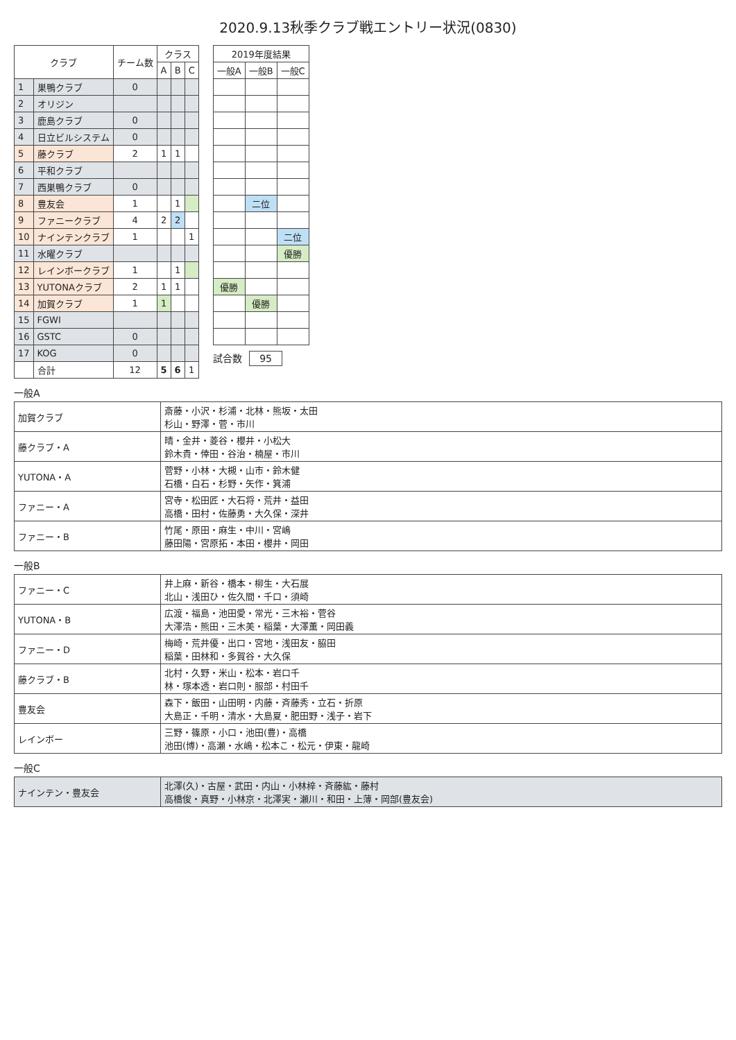2020.9.13秋季クラブ戦エントリー状況(0830)
| クラブ | | チーム数 | クラス | | |
| --- | --- | --- | --- | --- | --- |
| | | | A | B | C |
| 1 | 巣鴨クラブ | 0 | | | |
| 2 | オリジン | | | | |
| 3 | 鹿島クラブ | 0 | | | |
| 4 | 日立ビルシステム | 0 | | | |
| 5 | 藤クラブ | 2 | 1 | 1 | |
| 6 | 平和クラブ | | | | |
| 7 | 西巣鴨クラブ | 0 | | | |
| 8 | 豊友会 | 1 | | 1 | |
| 9 | ファニークラブ | 4 | 2 | 2 | |
| 10 | ナインテンクラブ | 1 | | | 1 |
| 11 | 水曜クラブ | | | | |
| 12 | レインボークラブ | 1 | | 1 | |
| 13 | YUTONAクラブ | 2 | 1 | 1 | |
| 14 | 加賀クラブ | 1 | 1 | | |
| 15 | FGWI | | | | |
| 16 | GSTC | 0 | | | |
| 17 | KOG | 0 | | | |
| | 合計 | 12 | 5 | 6 | 1 |
| 2019年度結果 | | |
| --- | --- | --- |
| 一般A | 一般B | 一般C |
| | 二位 | |
| | | 二位 |
| | | 優勝 |
| 優勝 | | |
| | 優勝 | |
試合数 95
一般A
| 加賀クラブ | 斎藤・小沢・杉浦・北林・熊坂・太田 杉山・野澤・菅・市川 |
| 藤クラブ・A | 晴・金井・菱谷・櫻井・小松大 鈴木貴・倖田・谷治・楠屋・市川 |
| YUTONA・A | 菅野・小林・大槻・山市・鈴木健 石橋・白石・杉野・矢作・箕浦 |
| ファニー・A | 宮寺・松田匠・大石将・荒井・益田 高橋・田村・佐藤勇・大久保・深井 |
| ファニー・B | 竹尾・原田・麻生・中川・宮嶋 藤田陽・宮原拓・本田・櫻井・岡田 |
一般B
| ファニー・C | 井上麻・新谷・橋本・柳生・大石展 北山・浅田ひ・佐久間・千口・須崎 |
| YUTONA・B | 広渡・福島・池田愛・常光・三木裕・菅谷 大澤浩・熊田・三木美・稲葉・大澤薫・岡田義 |
| ファニー・D | 梅崎・荒井優・出口・宮地・浅田友・脇田 稲葉・田林和・多賀谷・大久保 |
| 藤クラブ・B | 北村・久野・米山・松本・岩口千 林・塚本透・岩口則・服部・村田千 |
| 豊友会 | 森下・飯田・山田明・内藤・斉藤秀・立石・折原 大島正・千明・清水・大島夏・肥田野・浅子・岩下 |
| レインボー | 三野・篠原・小口・池田(豊)・高橋 池田(博)・高瀬・水嶋・松本こ・松元・伊東・龍崎 |
一般C
| ナインテン・豊友会 | 北澤(久)・古屋・武田・内山・小林梓・斉藤紘・藤村 高橋俊・真野・小林京・北澤実・瀬川・和田・上薄・岡部(豊友会) |